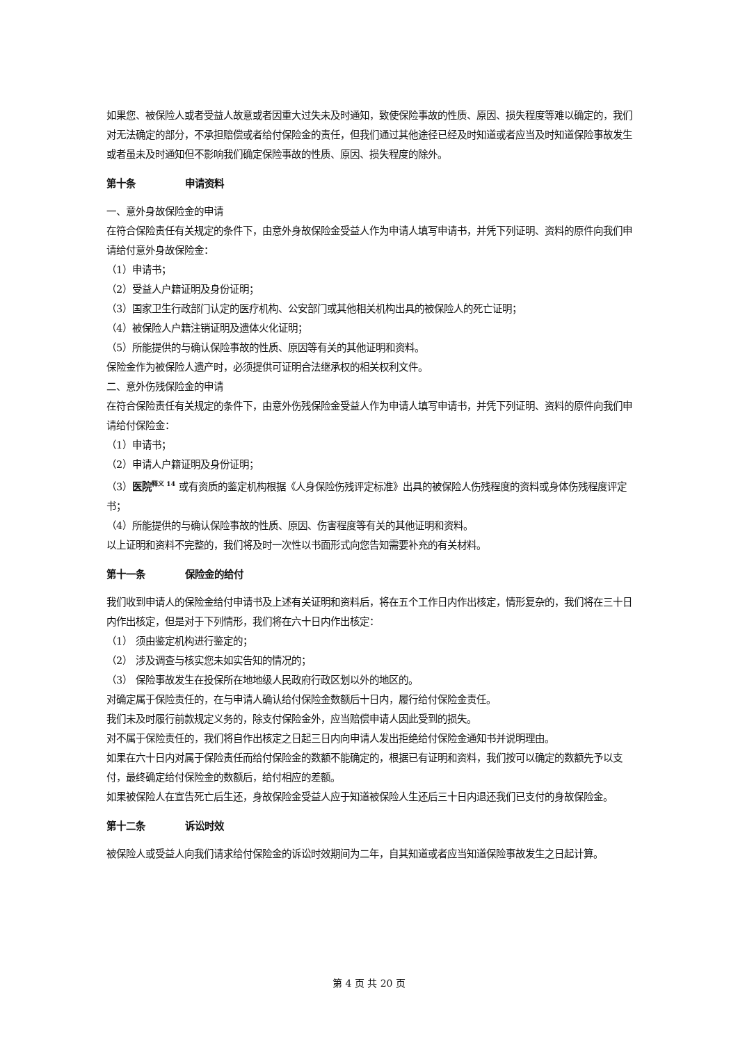如果您、被保险人或者受益人故意或者因重大过失未及时通知，致使保险事故的性质、原因、损失程度等难以确定的，我们对无法确定的部分，不承担赔偿或者给付保险金的责任，但我们通过其他途径已经及时知道或者应当及时知道保险事故发生或者虽未及时通知但不影响我们确定保险事故的性质、原因、损失程度的除外。
第十条 申请资料
一、意外身故保险金的申请
在符合保险责任有关规定的条件下，由意外身故保险金受益人作为申请人填写申请书，并凭下列证明、资料的原件向我们申请给付意外身故保险金：
（1）申请书；
（2）受益人户籍证明及身份证明；
（3）国家卫生行政部门认定的医疗机构、公安部门或其他相关机构出具的被保险人的死亡证明；
（4）被保险人户籍注销证明及遗体火化证明；
（5）所能提供的与确认保险事故的性质、原因等有关的其他证明和资料。
保险金作为被保险人遗产时，必须提供可证明合法继承权的相关权利文件。
二、意外伤残保险金的申请
在符合保险责任有关规定的条件下，由意外伤残保险金受益人作为申请人填写申请书，并凭下列证明、资料的原件向我们申请给付保险金：
（1）申请书；
（2）申请人户籍证明及身份证明；
（3）医院<sup>释义 14</sup> 或有资质的鉴定机构根据《人身保险伤残评定标准》出具的被保险人伤残程度的资料或身体伤残程度评定书；
（4）所能提供的与确认保险事故的性质、原因、伤害程度等有关的其他证明和资料。
以上证明和资料不完整的，我们将及时一次性以书面形式向您告知需要补充的有关材料。
第十一条 保险金的给付
我们收到申请人的保险金给付申请书及上述有关证明和资料后，将在五个工作日内作出核定，情形复杂的，我们将在三十日内作出核定，但是对于下列情形，我们将在六十日内作出核定：
（1） 须由鉴定机构进行鉴定的；
（2） 涉及调查与核实您未如实告知的情况的；
（3） 保险事故发生在投保所在地地级人民政府行政区划以外的地区的。
对确定属于保险责任的，在与申请人确认给付保险金数额后十日内，履行给付保险金责任。
我们未及时履行前款规定义务的，除支付保险金外，应当赔偿申请人因此受到的损失。
对不属于保险责任的，我们将自作出核定之日起三日内向申请人发出拒绝给付保险金通知书并说明理由。
如果在六十日内对属于保险责任而给付保险金的数额不能确定的，根据已有证明和资料，我们按可以确定的数额先予以支付，最终确定给付保险金的数额后，给付相应的差额。
如果被保险人在宣告死亡后生还，身故保险金受益人应于知道被保险人生还后三十日内退还我们已支付的身故保险金。
第十二条 诉讼时效
被保险人或受益人向我们请求给付保险金的诉讼时效期间为二年，自其知道或者应当知道保险事故发生之日起计算。
第 4 页 共 20 页